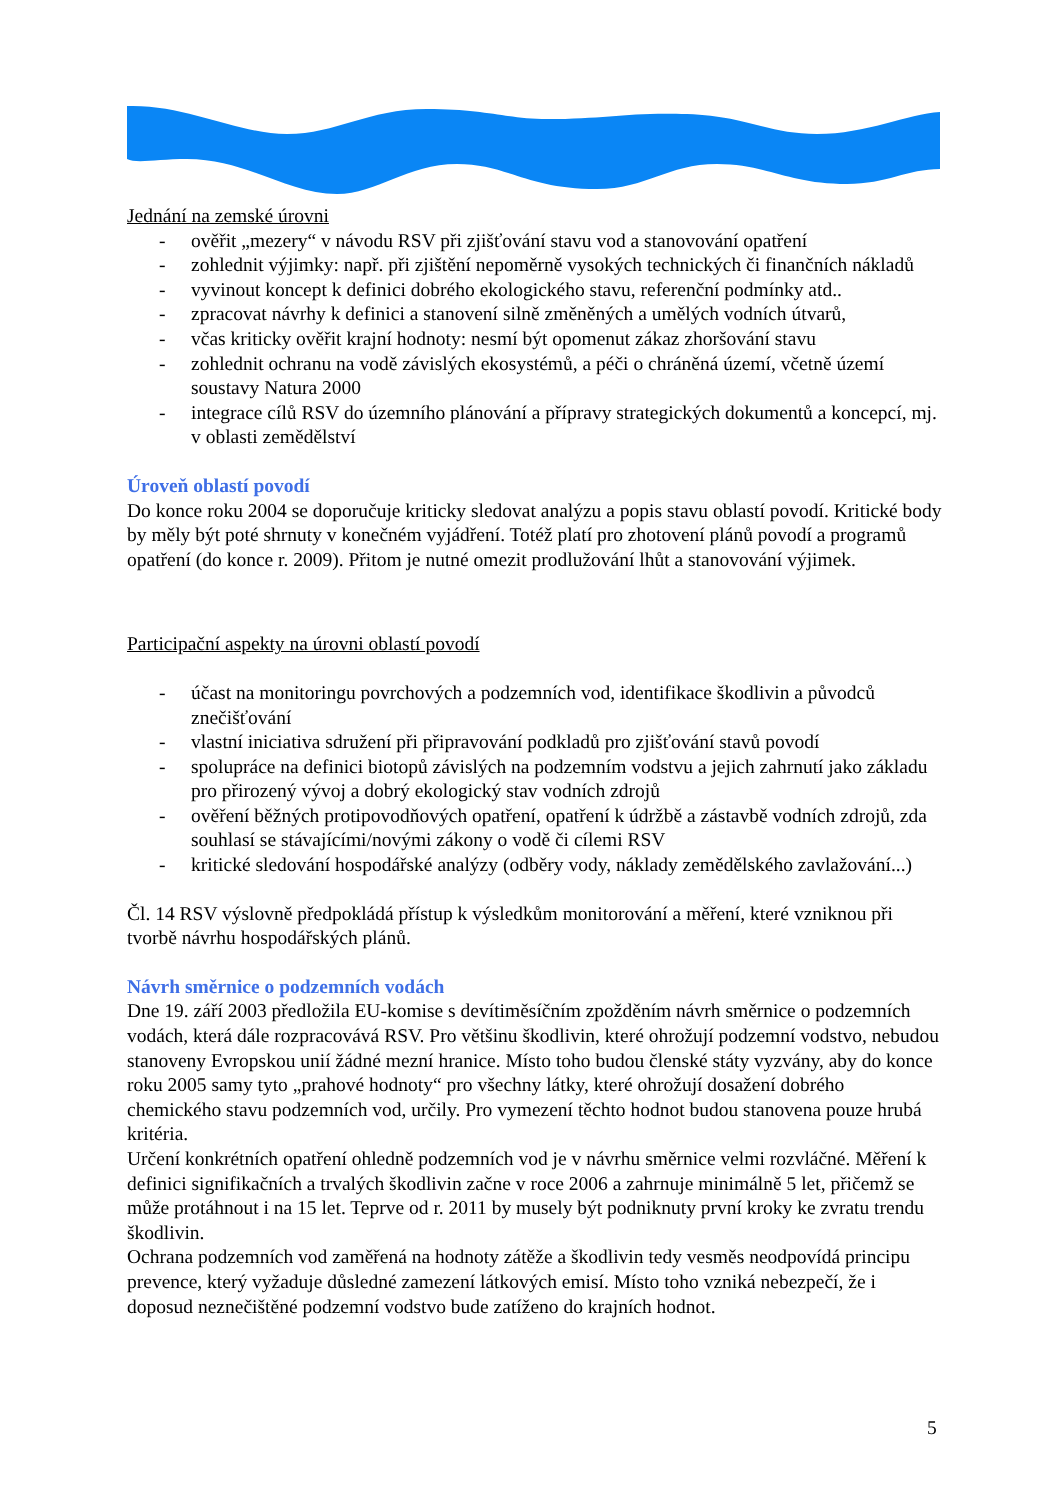Jednání na zemské úrovni
- ověřit „mezery“ v návodu RSV při zjišťování stavu vod a stanovování opatření
- zohlednit výjimky: např. při zjištění nepoměrně vysokých technických či finančních nákladů
- vyvinout koncept k definici dobrého ekologického stavu, referenční podmínky atd..
- zpracovat návrhy k definici a stanovení silně změněných a umělých vodních útvarů,
- včas kriticky ověřit krajní hodnoty: nesmí být opomenut zákaz zhoršování stavu
- zohlednit ochranu na vodě závislých ekosystémů, a péči o chráněná území, včetně území soustavy Natura 2000
- integrace cílů RSV do územního plánování a přípravy strategických dokumentů a koncepcí, mj. v oblasti zemědělství
Úroveň oblastí povodí
Do konce roku 2004 se doporučuje kriticky sledovat analýzu a popis stavu oblastí povodí. Kritické body by měly být poté shrnuty v konečném vyjádření. Totéž platí pro zhotovení plánů povodí a programů opatření (do konce r. 2009). Přitom je nutné omezit prodlužování lhůt a stanovování výjimek.
Participační aspekty na úrovni oblastí povodí
- účast na monitoringu povrchových a podzemních vod, identifikace škodlivin a původců znečišťování
- vlastní iniciativa sdružení při připravování podkladů pro zjišťování stavů povodí
- spolupráce na definici biotopů závislých na podzemním vodstvu a jejich zahrnutí jako základu pro přirozený vývoj a dobrý ekologický stav vodních zdrojů
- ověření běžných protipovodňových opatření, opatření k údržbě a zástavbě vodních zdrojů, zda souhlasí se stávajícími/novými zákony o vodě či cílemi RSV
- kritické sledování hospodářské analýzy (odběry vody, náklady zemědělského zavlažování...)
Čl. 14 RSV výslovně předpokládá přístup k výsledkům monitorování a měření, které vzniknou při tvorbě návrhu hospodářských plánů.
Návrh směrnice o podzemních vodách
Dne 19. září 2003 předložila EU-komise s devítiměsíčním zpožděním návrh směrnice o podzemních vodách, která dále rozpracovává RSV. Pro většinu škodlivin, které ohrožují podzemní vodstvo, nebudou stanoveny Evropskou unií žádné mezní hranice. Místo toho budou členské státy vyzvány, aby do konce roku 2005 samy tyto „prahové hodnoty“ pro všechny látky, které ohrožují dosažení dobrého chemického stavu podzemních vod, určily. Pro vymezení těchto hodnot budou stanovena pouze hrubá kritéria.
Určení konkrétních opatření ohledně podzemních vod je v návrhu směrnice velmi rozvláčné. Měření k definici signifikačních a trvalých škodlivin začne v roce 2006 a zahrnuje minimálně 5 let, přičemž se může protáhnout i na 15 let. Teprve od r. 2011 by musely být podniknuty první kroky ke zvratu trendu škodlivin.
Ochrana podzemních vod zaměřená na hodnoty zátěže a škodlivin tedy vesměs neodpovídá principu prevence, který vyžaduje důsledné zamezení látkových emisí. Místo toho vzniká nebezpečí, že i doposud neznečištěné podzemní vodstvo bude zatíženo do krajních hodnot.
5